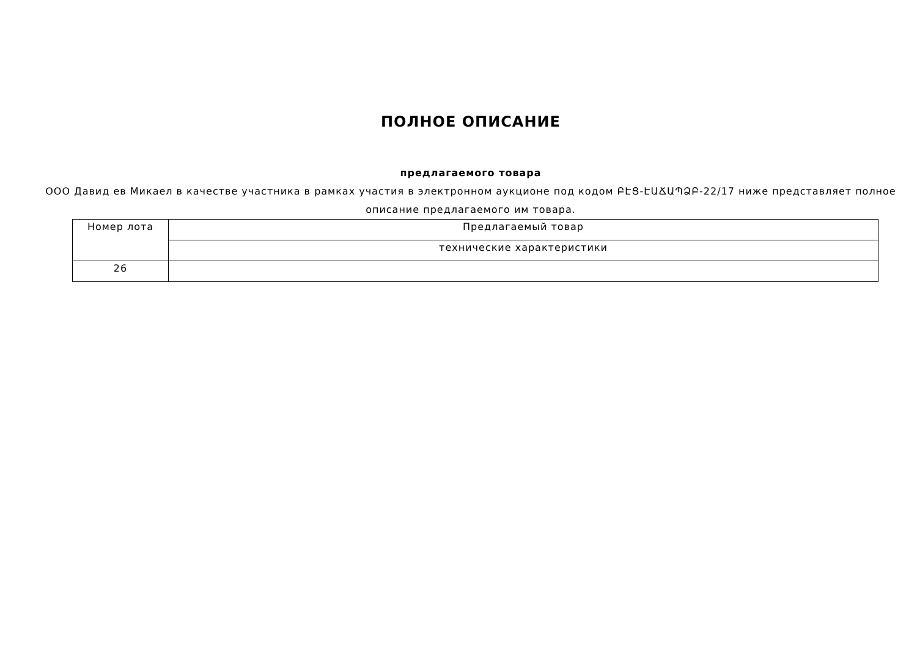ПОЛНОЕ ОПИСАНИЕ
предлагаемого товара
ООО Давид ев Микаел в качестве участника в рамках участия в электронном аукционе под кодом ԲԷՑ-ԷԱՃԱՊՁԲ-22/17 ниже представляет полное описание предлагаемого им товара.
| Номер лота | Предлагаемый товар |
| --- | --- |
| | технические характеристики |
| 26 | |